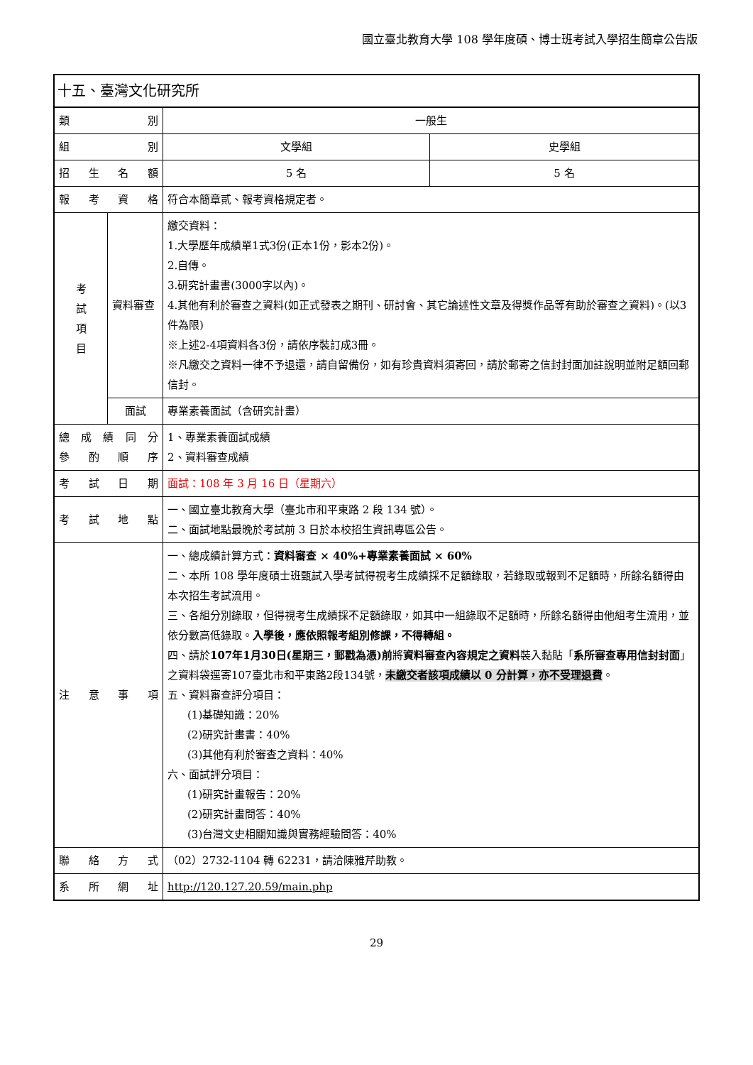國立臺北教育大學 108 學年度碩、博士班考試入學招生簡章公告版
| 十五、臺灣文化研究所 | | | |
| 類 別 | | 一般生 | |
| 組 別 | | 文學組 | 史學組 |
| 招 生 名 額 | | 5 名 | 5 名 |
| 報 考 資 格 | | 符合本簡章貳、報考資格規定者。 | |
| 考 試 項 目 | 資料審查 | 繳交資料： 1.大學歷年成績單1式3份(正本1份，影本2份)。 2.自傳。 3.研究計畫書(3000字以內)。 4.其他有利於審查之資料(如正式發表之期刊、研討會、其它論述性文章及得獎作品等有助於審查之資料)。(以3件為限) ※上述2-4項資料各3份，請依序裝訂成3冊。 ※凡繳交之資料一律不予退還，請自留備份，如有珍貴資料須寄回，請於郵寄之信封封面加註說明並附足額回郵信封。 | |
| | 面試 | 專業素養面試（含研究計畫） | |
| 總 成 績 同 分 參 酌 順 序 | | 1、專業素養面試成績 2、資料審查成績 | |
| 考 試 日 期 | | 面試：108 年 3 月 16 日（星期六） | |
| 考 試 地 點 | | 一、國立臺北教育大學（臺北市和平東路 2 段 134 號）。 二、面試地點最晚於考試前 3 日於本校招生資訊專區公告。 | |
| 注 意 事 項 | | 一、總成績計算方式： 資料審查 × 40%+專業素養面試 × 60% 二、本所 108 學年度碩士班甄試入學考試得視考生成績採不足額錄取，若錄取或報到不足額時，所餘名額得由本次招生考試流用。 三、各組分別錄取，但得視考生成績採不足額錄取，如其中一組錄取不足額時，所餘名額得由他組考生流用，並依分數高低錄取。 入學後，應依照報考組別修課，不得轉組。 四、請於 107年1月30日(星期三，郵戳為憑)前 將 資料審查內容規定之資料 裝入黏貼「 系所審查專用信封封面 」之資料袋逕寄107臺北市和平東路2段134號， 未繳交者該項成績以 0 分計算，亦不受理退費 。 五、資料審查評分項目： (1)基礎知識：20% (2)研究計畫書：40% (3)其他有利於審查之資料：40% 六、面試評分項目： (1)研究計畫報告：20% (2)研究計畫問答：40% (3)台灣文史相關知識與實務經驗問答：40% | |
| 聯 絡 方 式 | | （02）2732-1104 轉 62231，請洽陳雅芹助教。 | |
| 系 所 網 址 | | http://120.127.20.59/main.php | |
29